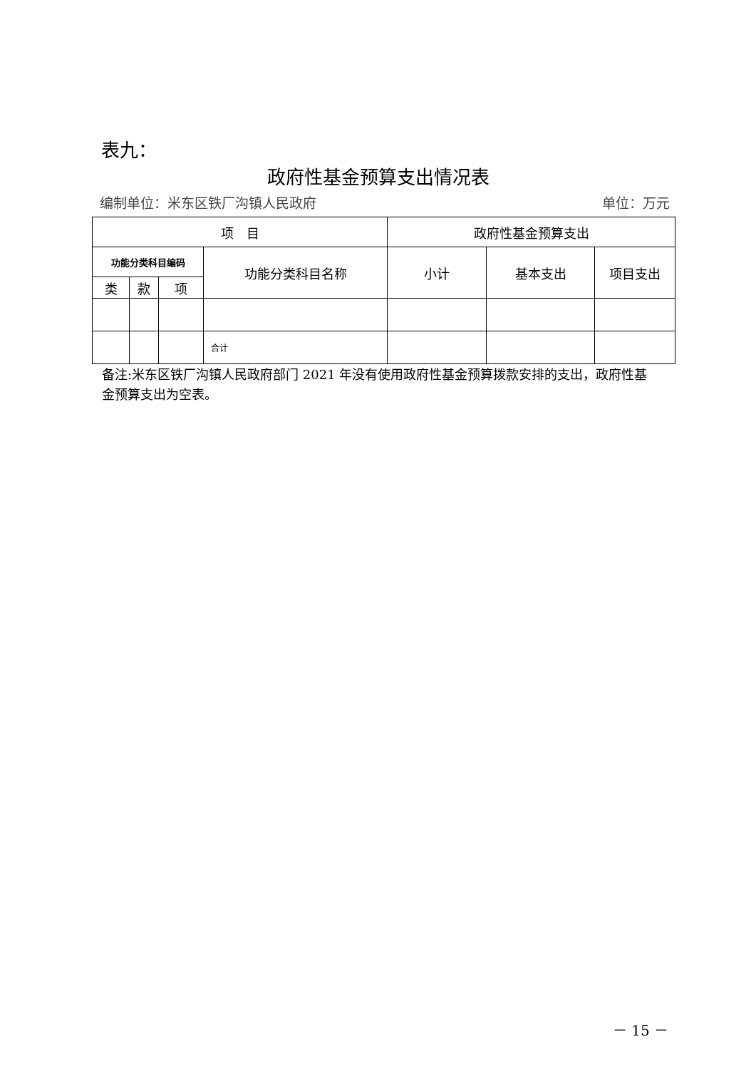表九：
政府性基金预算支出情况表
编制单位：米东区铁厂沟镇人民政府 单位：万元
| 项 目 | | | | 政府性基金预算支出 | | |
| --- | --- | --- | --- | --- | --- | --- |
| 功能分类科目编码 | | | 功能分类科目名称 | 小计 | 基本支出 | 项目支出 |
| 类 | 款 | 项 | | | | |
| | | | 合计 | | | |
备注:米东区铁厂沟镇人民政府部门 2021 年没有使用政府性基金预算拨款安排的支出，政府性基金预算支出为空表。
－ 15 －